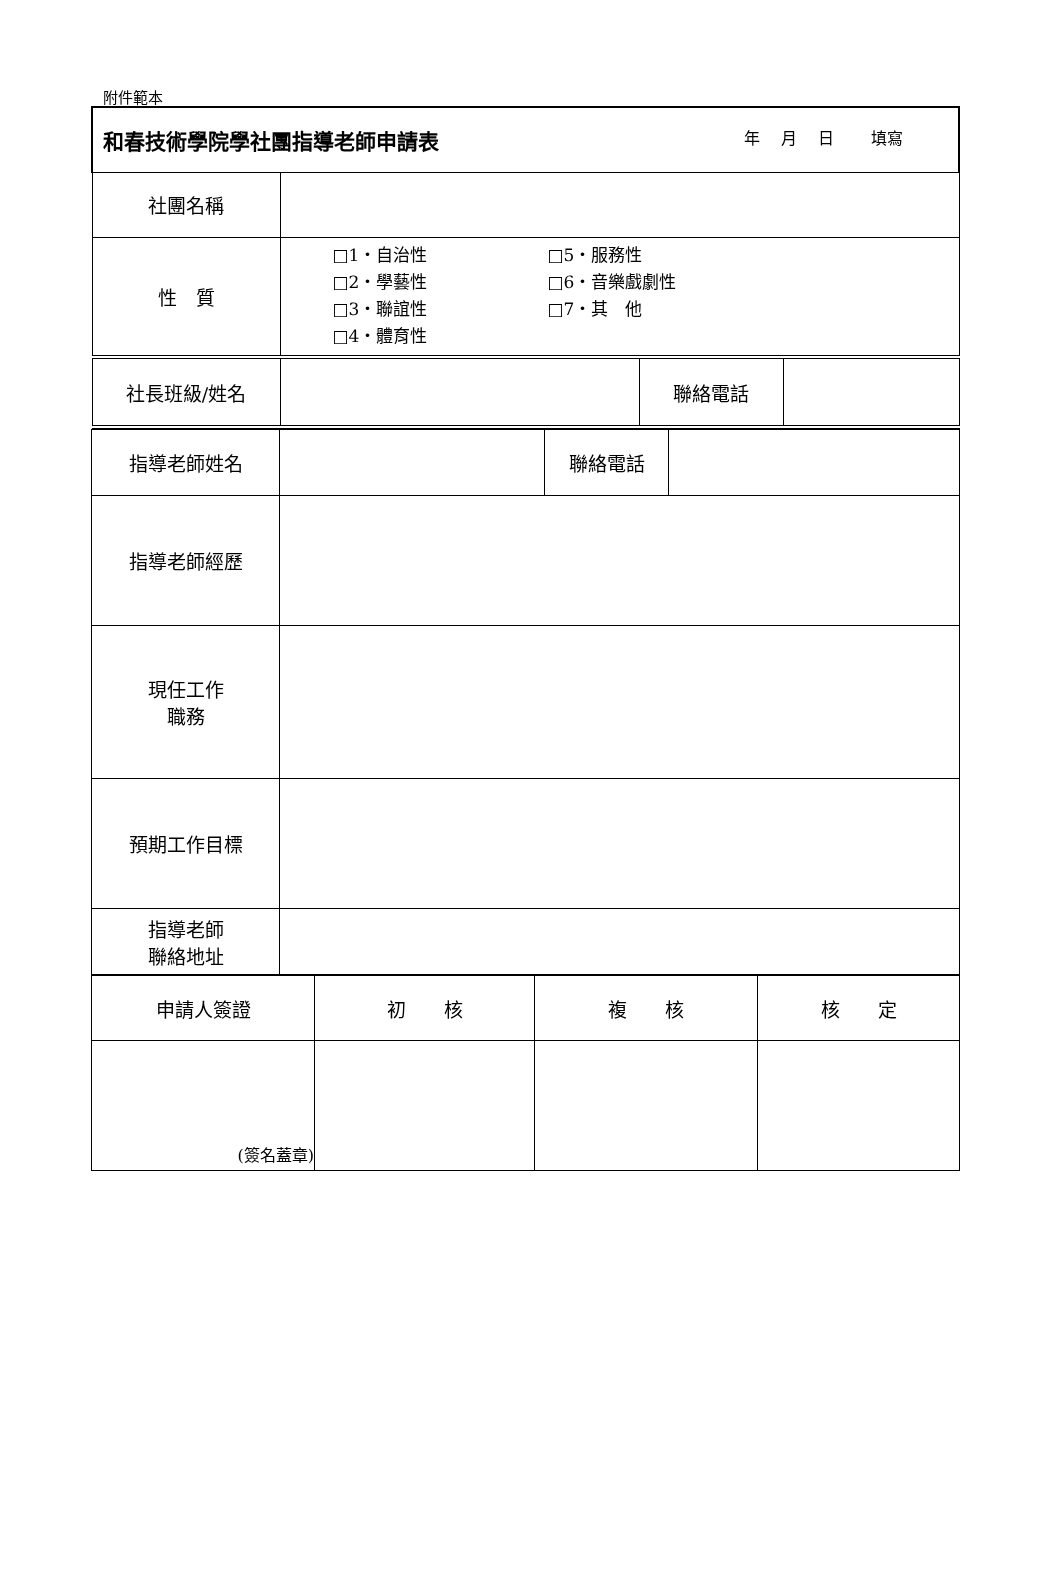附件範本
| 和春技術學院學社團指導老師申請表 年 月 日 填寫 | | | |
| 社團名稱 | | | |
| 性 質 | □1・自治性 □5・服務性 □2・學藝性 □6・音樂戲劇性 □3・聯誼性 □7・其 他 □4・體育性 | | |
| 社長班級/姓名 | | 聯絡電話 | |
| 指導老師姓名 | | 聯絡電話 | |
| 指導老師經歷 | | | |
| 現任工作 職務 | | | |
| 預期工作目標 | | | |
| 指導老師 聯絡地址 | | | |
| 申請人簽證 | 初 核 | 複 核 | 核 定 |
| (簽名蓋章) | | | |